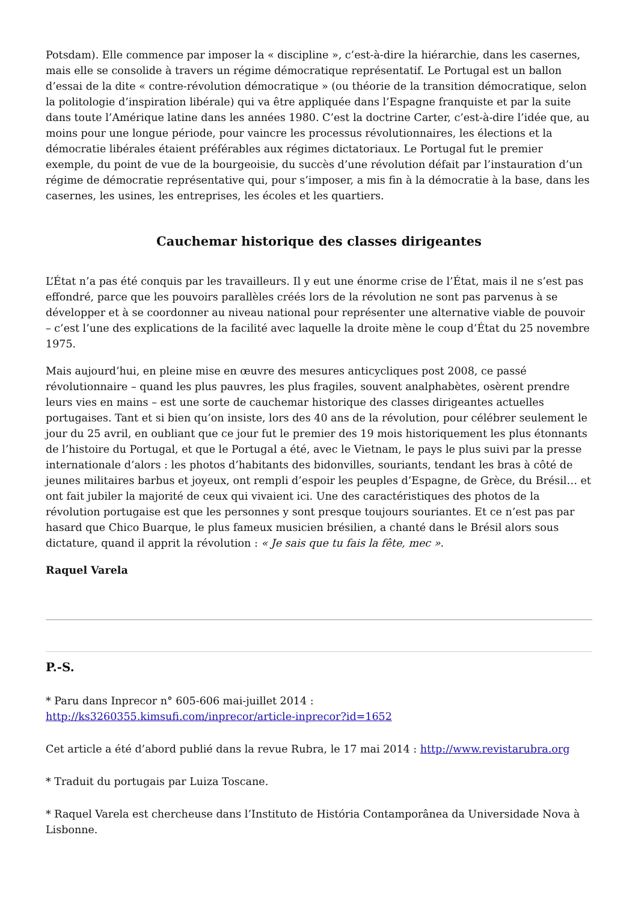Potsdam). Elle commence par imposer la « discipline », c’est-à-dire la hiérarchie, dans les casernes, mais elle se consolide à travers un régime démocratique représentatif. Le Portugal est un ballon d’essai de la dite « contre-révolution démocratique » (ou théorie de la transition démocratique, selon la politologie d’inspiration libérale) qui va être appliquée dans l’Espagne franquiste et par la suite dans toute l’Amérique latine dans les années 1980. C’est la doctrine Carter, c’est-à-dire l’idée que, au moins pour une longue période, pour vaincre les processus révolutionnaires, les élections et la démocratie libérales étaient préférables aux régimes dictatoriaux. Le Portugal fut le premier exemple, du point de vue de la bourgeoisie, du succès d’une révolution défait par l’instauration d’un régime de démocratie représentative qui, pour s’imposer, a mis fin à la démocratie à la base, dans les casernes, les usines, les entreprises, les écoles et les quartiers.
Cauchemar historique des classes dirigeantes
L’État n’a pas été conquis par les travailleurs. Il y eut une énorme crise de l’État, mais il ne s’est pas effondré, parce que les pouvoirs parallèles créés lors de la révolution ne sont pas parvenus à se développer et à se coordonner au niveau national pour représenter une alternative viable de pouvoir – c’est l’une des explications de la facilité avec laquelle la droite mène le coup d’État du 25 novembre 1975.
Mais aujourd’hui, en pleine mise en œuvre des mesures anticycliques post 2008, ce passé révolutionnaire – quand les plus pauvres, les plus fragiles, souvent analphabètes, osèrent prendre leurs vies en mains – est une sorte de cauchemar historique des classes dirigeantes actuelles portugaises. Tant et si bien qu’on insiste, lors des 40 ans de la révolution, pour célébrer seulement le jour du 25 avril, en oubliant que ce jour fut le premier des 19 mois historiquement les plus étonnants de l’histoire du Portugal, et que le Portugal a été, avec le Vietnam, le pays le plus suivi par la presse internationale d’alors : les photos d’habitants des bidonvilles, souriants, tendant les bras à côté de jeunes militaires barbus et joyeux, ont rempli d’espoir les peuples d’Espagne, de Grèce, du Brésil… et ont fait jubiler la majorité de ceux qui vivaient ici. Une des caractéristiques des photos de la révolution portugaise est que les personnes y sont presque toujours souriantes. Et ce n’est pas par hasard que Chico Buarque, le plus fameux musicien brésilien, a chanté dans le Brésil alors sous dictature, quand il apprit la révolution : « Je sais que tu fais la fête, mec ».
Raquel Varela
P.-S.
* Paru dans Inprecor n° 605-606 mai-juillet 2014 :
http://ks3260355.kimsufi.com/inprecor/article-inprecor?id=1652
Cet article a été d’abord publié dans la revue Rubra, le 17 mai 2014 : http://www.revistarubra.org
* Traduit du portugais par Luiza Toscane.
* Raquel Varela est chercheuse dans l’Instituto de História Contamporânea da Universidade Nova à Lisbonne.